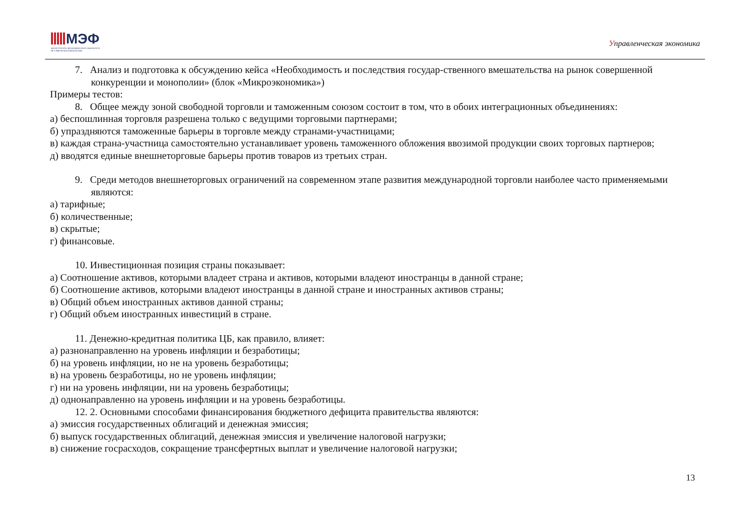МЭФ
МАГИСТРАТУРА ЭКОНОМИЧЕСКОГО ФАКУЛЬТЕТА
МГУ ИМЕНИ М.В.ЛОМОНОСОВА
Управленческая экономика
7. Анализ и подготовка к обсуждению кейса «Необходимость и последствия государ-ственного вмешательства на рынок совершенной конкуренции и монополии» (блок «Микроэкономика»)
Примеры тестов:
8. Общее между зоной свободной торговли и таможенным союзом состоит в том, что в обоих интеграционных объединениях:
а) беспошлинная торговля разрешена только с ведущими торговыми партнерами;
б) упраздняются таможенные барьеры в торговле между странами-участницами;
в) каждая страна-участница самостоятельно устанавливает уровень таможенного обложения ввозимой продукции своих торговых партнеров;
д) вводятся единые внешнеторговые барьеры против товаров из третьих стран.
9. Среди методов внешнеторговых ограничений на современном этапе развития международной торговли наиболее часто применяемыми являются:
а) тарифные;
б) количественные;
в) скрытые;
г) финансовые.
10. Инвестиционная позиция страны показывает:
а) Соотношение активов, которыми владеет страна и активов, которыми владеют иностранцы в данной стране;
б) Соотношение активов, которыми владеют иностранцы в данной стране и иностранных активов страны;
в) Общий объем иностранных активов данной страны;
г) Общий объем иностранных инвестиций в стране.
11. Денежно-кредитная политика ЦБ, как правило, влияет:
а) разнонаправленно на уровень инфляции и безработицы;
б) на уровень инфляции, но не на уровень безработицы;
в) на уровень безработицы, но не уровень инфляции;
г) ни на уровень инфляции, ни на уровень безработицы;
д) однонаправленно на уровень инфляции и на уровень безработицы.
12. 2. Основными способами финансирования бюджетного дефицита правительства являются:
а) эмиссия государственных облигаций и денежная эмиссия;
б) выпуск государственных облигаций, денежная эмиссия и увеличение налоговой нагрузки;
в) снижение госрасходов, сокращение трансфертных выплат и увеличение налоговой нагрузки;
13